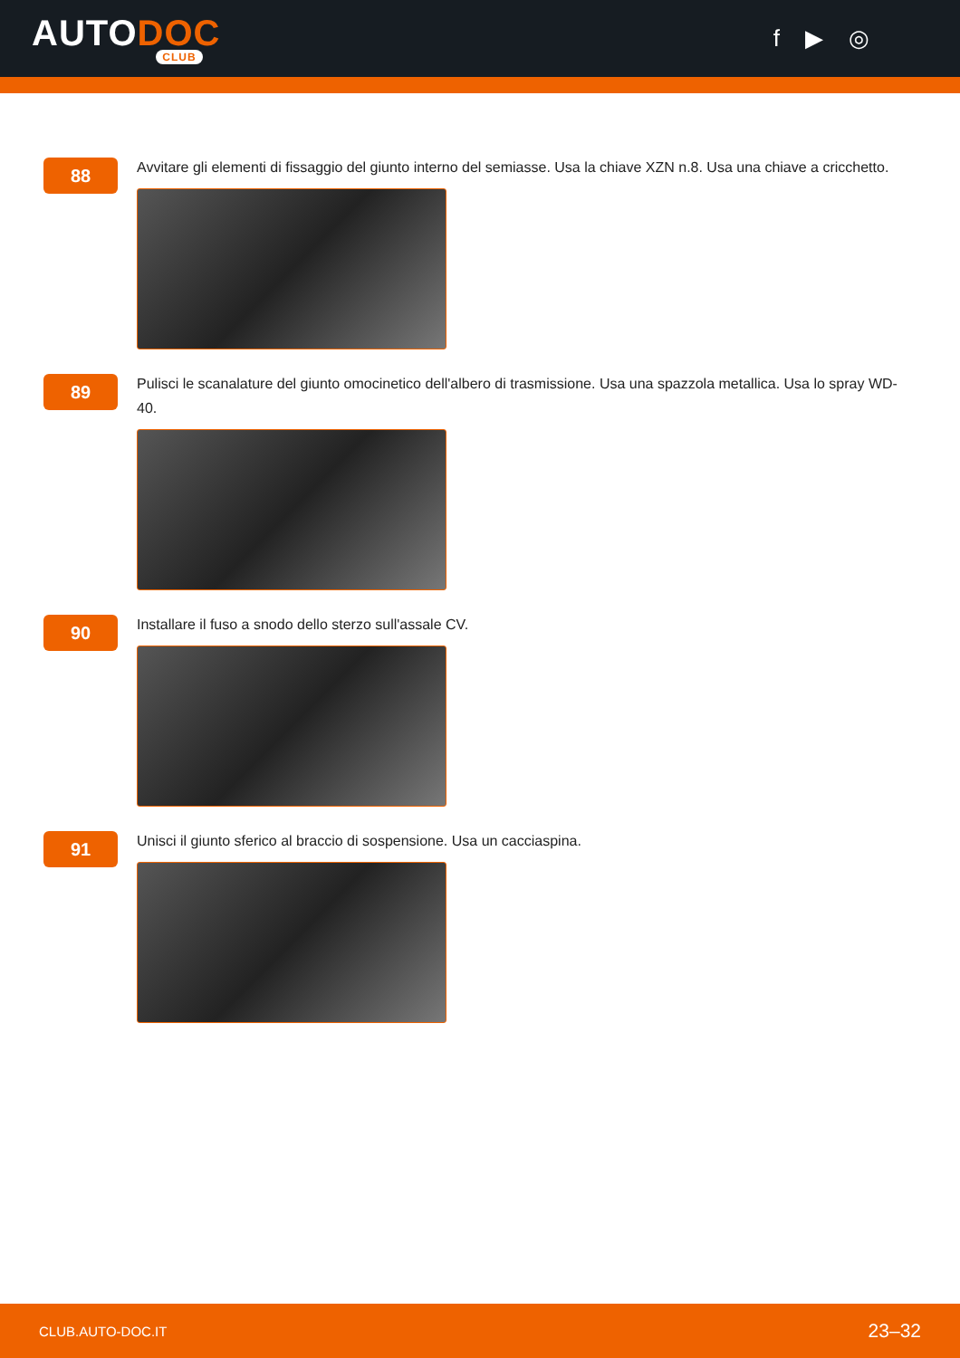AUTODOC
CLUB
f ▶ ◎
88
Avvitare gli elementi di fissaggio del giunto interno del semiasse. Usa la chiave XZN n.8. Usa una chiave a cricchetto.
89
Pulisci le scanalature del giunto omocinetico dell'albero di trasmissione. Usa una spazzola metallica. Usa lo spray WD-40.
90
Installare il fuso a snodo dello sterzo sull'assale CV.
91
Unisci il giunto sferico al braccio di sospensione. Usa un cacciaspina.
CLUB.AUTO-DOC.IT 23–32